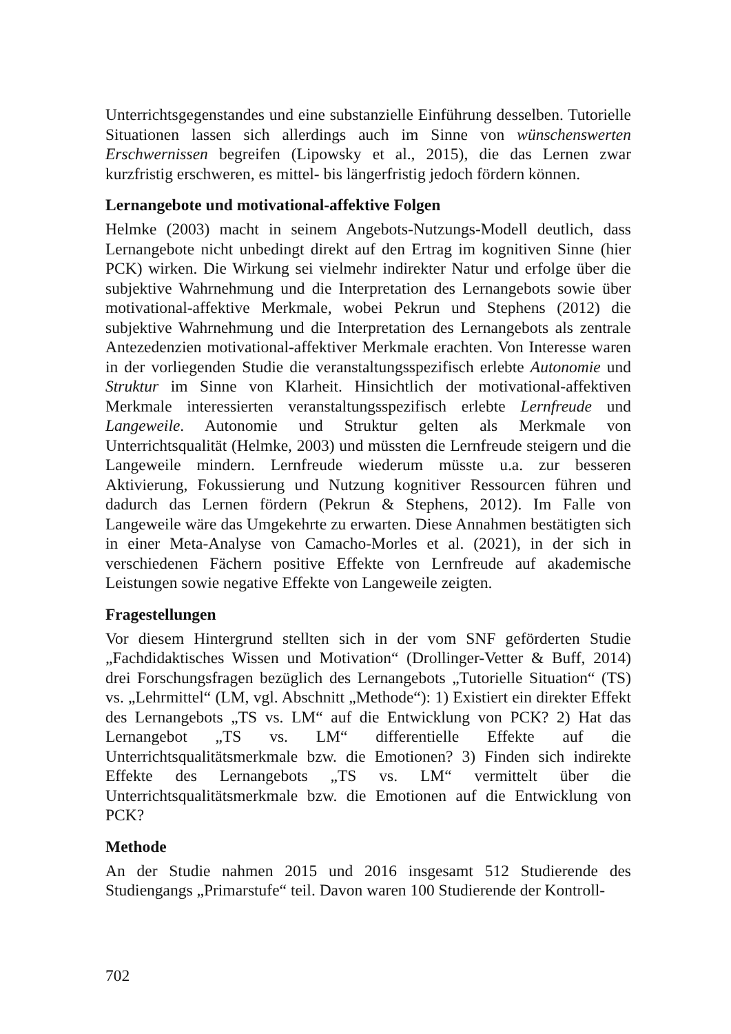Unterrichtsgegenstandes und eine substanzielle Einführung desselben. Tutorielle Situationen lassen sich allerdings auch im Sinne von wünschenswerten Erschwernissen begreifen (Lipowsky et al., 2015), die das Lernen zwar kurzfristig erschweren, es mittel- bis längerfristig jedoch fördern können.
Lernangebote und motivational-affektive Folgen
Helmke (2003) macht in seinem Angebots-Nutzungs-Modell deutlich, dass Lernangebote nicht unbedingt direkt auf den Ertrag im kognitiven Sinne (hier PCK) wirken. Die Wirkung sei vielmehr indirekter Natur und erfolge über die subjektive Wahrnehmung und die Interpretation des Lernangebots sowie über motivational-affektive Merkmale, wobei Pekrun und Stephens (2012) die subjektive Wahrnehmung und die Interpretation des Lernangebots als zentrale Antezedenzien motivational-affektiver Merkmale erachten. Von Interesse waren in der vorliegenden Studie die veranstaltungsspezifisch erlebte Autonomie und Struktur im Sinne von Klarheit. Hinsichtlich der motivational-affektiven Merkmale interessierten veranstaltungsspezifisch erlebte Lernfreude und Langeweile. Autonomie und Struktur gelten als Merkmale von Unterrichtsqualität (Helmke, 2003) und müssten die Lernfreude steigern und die Langeweile mindern. Lernfreude wiederum müsste u.a. zur besseren Aktivierung, Fokussierung und Nutzung kognitiver Ressourcen führen und dadurch das Lernen fördern (Pekrun & Stephens, 2012). Im Falle von Langeweile wäre das Umgekehrte zu erwarten. Diese Annahmen bestätigten sich in einer Meta-Analyse von Camacho-Morles et al. (2021), in der sich in verschiedenen Fächern positive Effekte von Lernfreude auf akademische Leistungen sowie negative Effekte von Langeweile zeigten.
Fragestellungen
Vor diesem Hintergrund stellten sich in der vom SNF geförderten Studie „Fachdidaktisches Wissen und Motivation“ (Drollinger-Vetter & Buff, 2014) drei Forschungsfragen bezüglich des Lernangebots „Tutorielle Situation“ (TS) vs. „Lehrmittel“ (LM, vgl. Abschnitt „Methode“): 1) Existiert ein direkter Effekt des Lernangebots „TS vs. LM“ auf die Entwicklung von PCK? 2) Hat das Lernangebot „TS vs. LM“ differentielle Effekte auf die Unterrichtsqualitätsmerkmale bzw. die Emotionen? 3) Finden sich indirekte Effekte des Lernangebots „TS vs. LM“ vermittelt über die Unterrichtsqualitätsmerkmale bzw. die Emotionen auf die Entwicklung von PCK?
Methode
An der Studie nahmen 2015 und 2016 insgesamt 512 Studierende des Studiengangs „Primarstufe“ teil. Davon waren 100 Studierende der Kontroll-
702